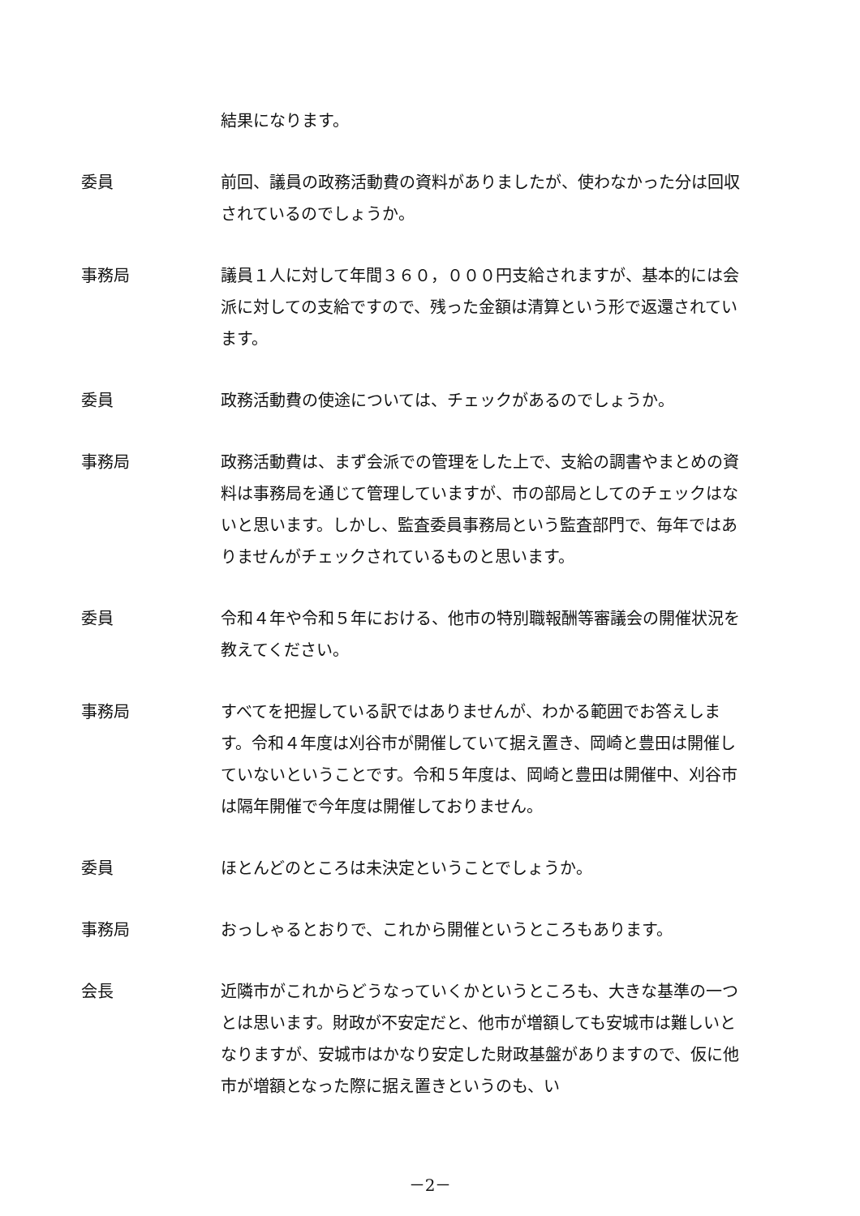結果になります。
委員 前回、議員の政務活動費の資料がありましたが、使わなかった分は回収されているのでしょうか。
事務局 議員１人に対して年間３６０，０００円支給されますが、基本的には会派に対しての支給ですので、残った金額は清算という形で返還されています。
委員 政務活動費の使途については、チェックがあるのでしょうか。
事務局 政務活動費は、まず会派での管理をした上で、支給の調書やまとめの資料は事務局を通じて管理していますが、市の部局としてのチェックはないと思います。しかし、監査委員事務局という監査部門で、毎年ではありませんがチェックされているものと思います。
委員 令和４年や令和５年における、他市の特別職報酬等審議会の開催状況を教えてください。
事務局 すべてを把握している訳ではありませんが、わかる範囲でお答えします。令和４年度は刈谷市が開催していて据え置き、岡崎と豊田は開催していないということです。令和５年度は、岡崎と豊田は開催中、刈谷市は隔年開催で今年度は開催しておりません。
委員 ほとんどのところは未決定ということでしょうか。
事務局 おっしゃるとおりで、これから開催というところもあります。
会長 近隣市がこれからどうなっていくかというところも、大きな基準の一つとは思います。財政が不安定だと、他市が増額しても安城市は難しいとなりますが、安城市はかなり安定した財政基盤がありますので、仮に他市が増額となった際に据え置きというのも、い
－2－